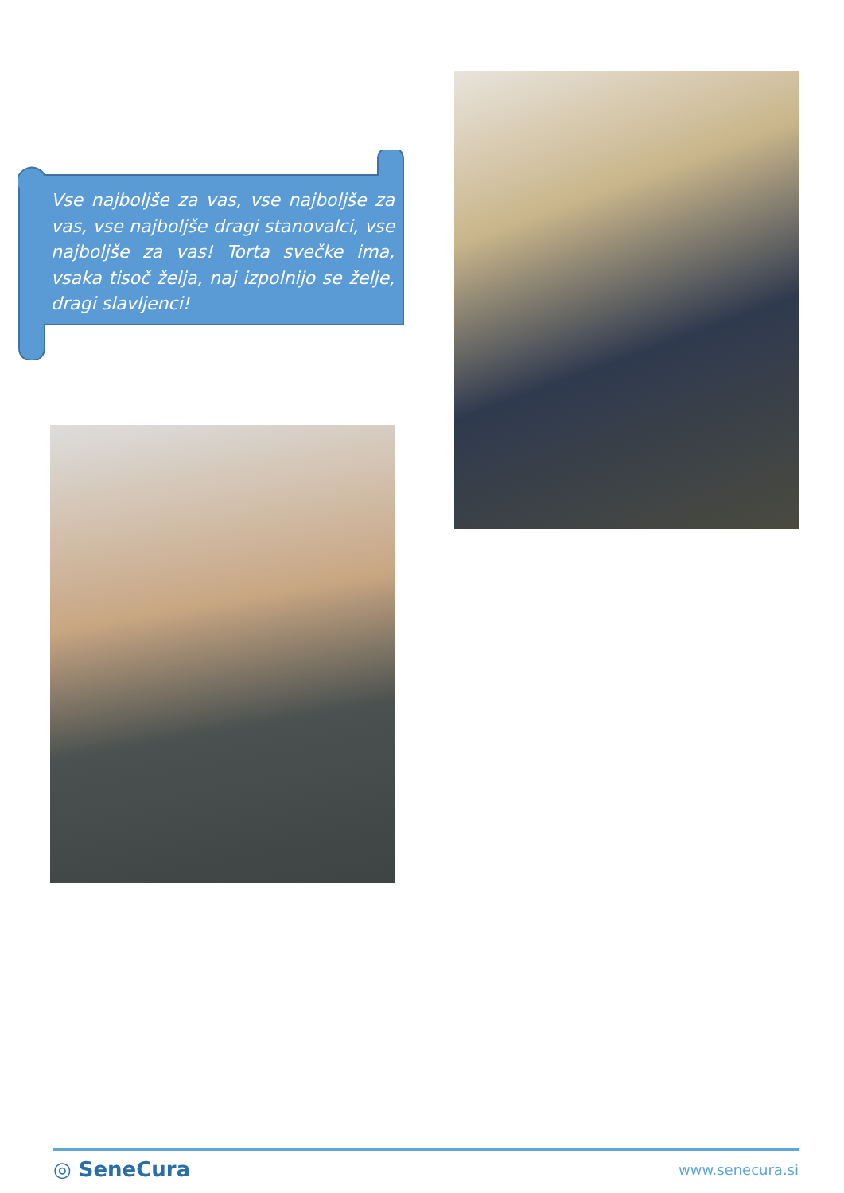Vse najboljše za vas, vse najboljše za vas, vse najboljše dragi stanovalci, vse najboljše za vas! Torta svečke ima, vsaka tisoč želja, naj izpolnijo se želje, dragi slavljenci!
◎ SeneCura www.senecura.si